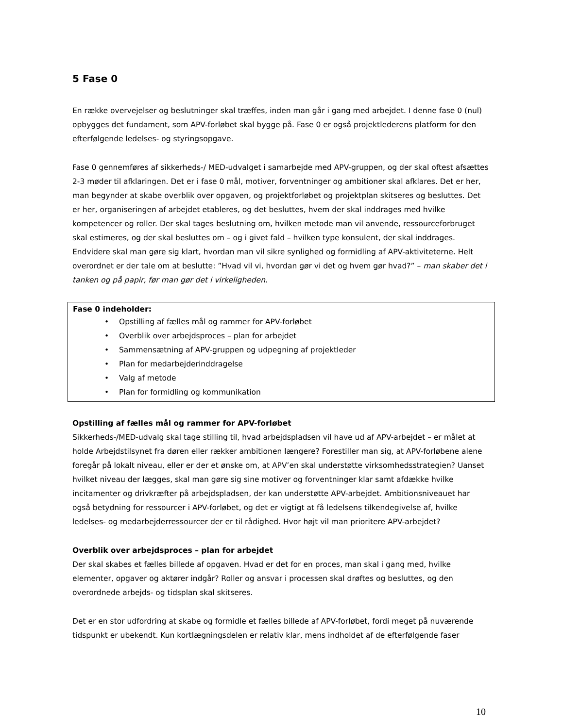5 Fase 0
En række overvejelser og beslutninger skal træffes, inden man går i gang med arbejdet. I denne fase 0 (nul) opbygges det fundament, som APV-forløbet skal bygge på. Fase 0 er også projektlederens platform for den efterfølgende ledelses- og styringsopgave.
Fase 0 gennemføres af sikkerheds-/ MED-udvalget i samarbejde med APV-gruppen, og der skal oftest afsættes 2-3 møder til afklaringen. Det er i fase 0 mål, motiver, forventninger og ambitioner skal afklares. Det er her, man begynder at skabe overblik over opgaven, og projektforløbet og projektplan skitseres og besluttes. Det er her, organiseringen af arbejdet etableres, og det besluttes, hvem der skal inddrages med hvilke kompetencer og roller. Der skal tages beslutning om, hvilken metode man vil anvende, ressourceforbruget skal estimeres, og der skal besluttes om – og i givet fald – hvilken type konsulent, der skal inddrages. Endvidere skal man gøre sig klart, hvordan man vil sikre synlighed og formidling af APV-aktiviteterne. Helt overordnet er der tale om at beslutte: ”Hvad vil vi, hvordan gør vi det og hvem gør hvad?” – man skaber det i tanken og på papir, før man gør det i virkeligheden.
Fase 0 indeholder:
• Opstilling af fælles mål og rammer for APV-forløbet
• Overblik over arbejdsproces – plan for arbejdet
• Sammensætning af APV-gruppen og udpegning af projektleder
• Plan for medarbejderinddragelse
• Valg af metode
• Plan for formidling og kommunikation
Opstilling af fælles mål og rammer for APV-forløbet
Sikkerheds-/MED-udvalg skal tage stilling til, hvad arbejdspladsen vil have ud af APV-arbejdet – er målet at holde Arbejdstilsynet fra døren eller rækker ambitionen længere? Forestiller man sig, at APV-forløbene alene foregår på lokalt niveau, eller er der et ønske om, at APV’en skal understøtte virksomhedsstrategien? Uanset hvilket niveau der lægges, skal man gøre sig sine motiver og forventninger klar samt afdække hvilke incitamenter og drivkræfter på arbejdspladsen, der kan understøtte APV-arbejdet. Ambitionsniveauet har også betydning for ressourcer i APV-forløbet, og det er vigtigt at få ledelsens tilkendegivelse af, hvilke ledelses- og medarbejderressourcer der er til rådighed. Hvor højt vil man prioritere APV-arbejdet?
Overblik over arbejdsproces – plan for arbejdet
Der skal skabes et fælles billede af opgaven. Hvad er det for en proces, man skal i gang med, hvilke elementer, opgaver og aktører indgår? Roller og ansvar i processen skal drøftes og besluttes, og den overordnede arbejds- og tidsplan skal skitseres.
Det er en stor udfordring at skabe og formidle et fælles billede af APV-forløbet, fordi meget på nuværende tidspunkt er ubekendt. Kun kortlægningsdelen er relativ klar, mens indholdet af de efterfølgende faser
10